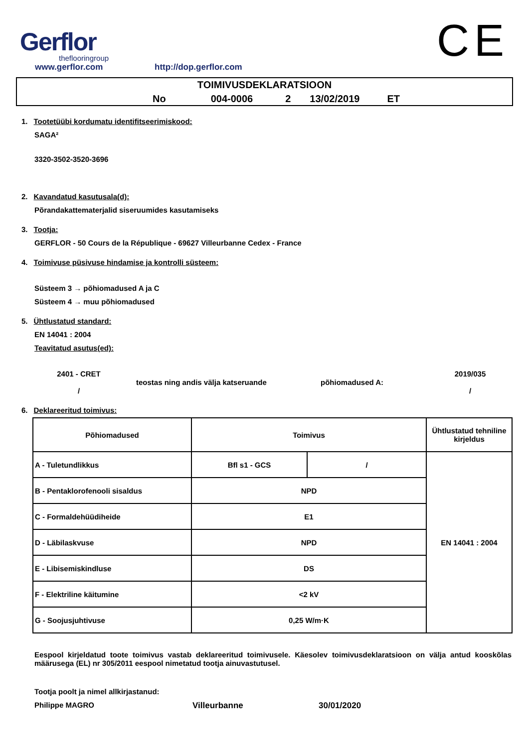Gerflor
theflooringroup
www.gerflor.com
http://dop.gerflor.com
CE
TOIMIVUSDEKLARATSIOON
No 004-0006 2 13/02/2019 ET
1. Tootetüübi kordumatu identifitseerimiskood:
SAGA²
3320-3502-3520-3696
2. Kavandatud kasutusala(d):
Põrandakattematerjalid siseruumides kasutamiseks
3. Tootja:
GERFLOR - 50 Cours de la République - 69627 Villeurbanne Cedex - France
4. Toimivuse püsivuse hindamise ja kontrolli süsteem:
Süsteem 3 → põhiomadused A ja C
Süsteem 4 → muu põhiomadused
5. Ühtlustatud standard:
EN 14041 : 2004
Teavitatud asutus(ed):
2401 - CRET
/
teostas ning andis välja katseruande põhiomadused A:
2019/035
/
6. Deklareeritud toimivus:
| Põhiomadused | Toimivus | | Ühtlustatud tehniline kirjeldus |
| A - Tuletundlikkus | Bfl s1 - GCS | / | EN 14041 : 2004 |
| B - Pentaklorofenooli sisaldus | NPD | | |
| C - Formaldehüüdiheide | E1 | | |
| D - Läbilaskvuse | NPD | | |
| E - Libisemiskindluse | DS | | |
| F - Elektriline käitumine | <2 kV | | |
| G - Soojusjuhtivuse | 0,25 W/m·K | | |
Eespool kirjeldatud toote toimivus vastab deklareeritud toimivusele. Käesolev toimivusdeklaratsioon on välja antud kooskõlas määrusega (EL) nr 305/2011 eespool nimetatud tootja ainuvastutusel.
Tootja poolt ja nimel allkirjastanud:
Philippe MAGRO Villeurbanne 30/01/2020